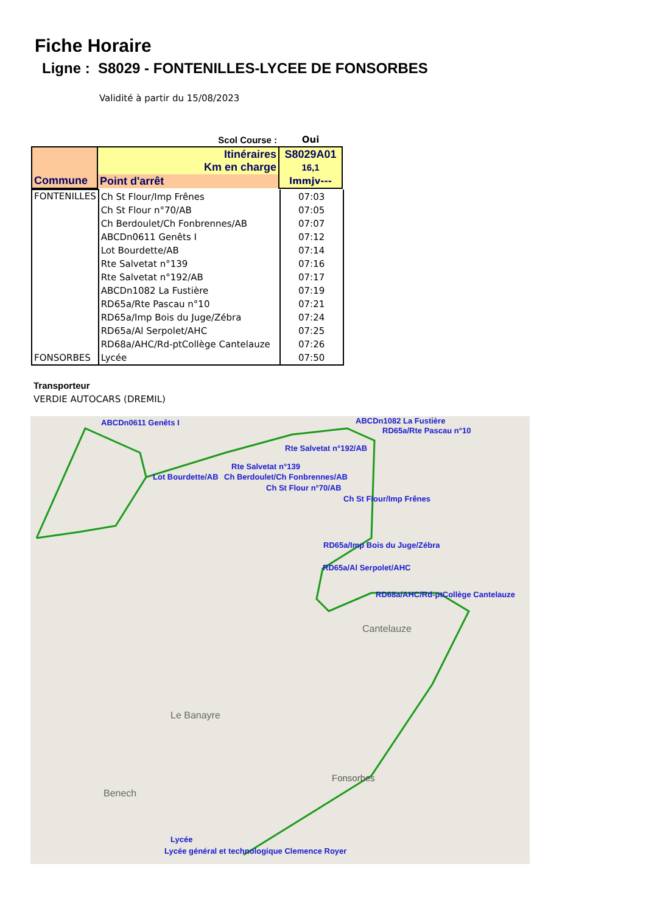Fiche Horaire
Ligne : S8029 - FONTENILLES-LYCEE DE FONSORBES
Validité à partir du 15/08/2023
| Scol Course : | | Oui |
| Commune | Itinéraires Km en charge | S8029A01 16,1 |
| | Point d'arrêt | lmmjv--- |
| FONTENILLES | Ch St Flour/Imp Frênes | 07:03 |
| | Ch St Flour n°70/AB | 07:05 |
| | Ch Berdoulet/Ch Fonbrennes/AB | 07:07 |
| | ABCDn0611 Genêts I | 07:12 |
| | Lot Bourdette/AB | 07:14 |
| | Rte Salvetat n°139 | 07:16 |
| | Rte Salvetat n°192/AB | 07:17 |
| | ABCDn1082 La Fustière | 07:19 |
| | RD65a/Rte Pascau n°10 | 07:21 |
| | RD65a/Imp Bois du Juge/Zébra | 07:24 |
| | RD65a/Al Serpolet/AHC | 07:25 |
| | RD68a/AHC/Rd-ptCollège Cantelauze | 07:26 |
| FONSORBES | Lycée | 07:50 |
Transporteur
VERDIE AUTOCARS (DREMIL)
ABCDn0611 Genêts I ABCDn1082 La Fustière
RD65a/Rte Pascau n°10
Rte Salvetat n°192/AB
Rte Salvetat n°139
Lot Bourdette/AB Ch Berdoulet/Ch Fonbrennes/AB
Ch St Flour n°70/AB
Ch St Flour/Imp Frênes
RD65a/Imp Bois du Juge/Zébra
RD65a/Al Serpolet/AHC
RD68a/AHC/Rd-ptCollège Cantelauze
Lycée
Lycée général et technologique Clemence Royer
Cantelauze
Fonsorbes
Le Banayre
Benech